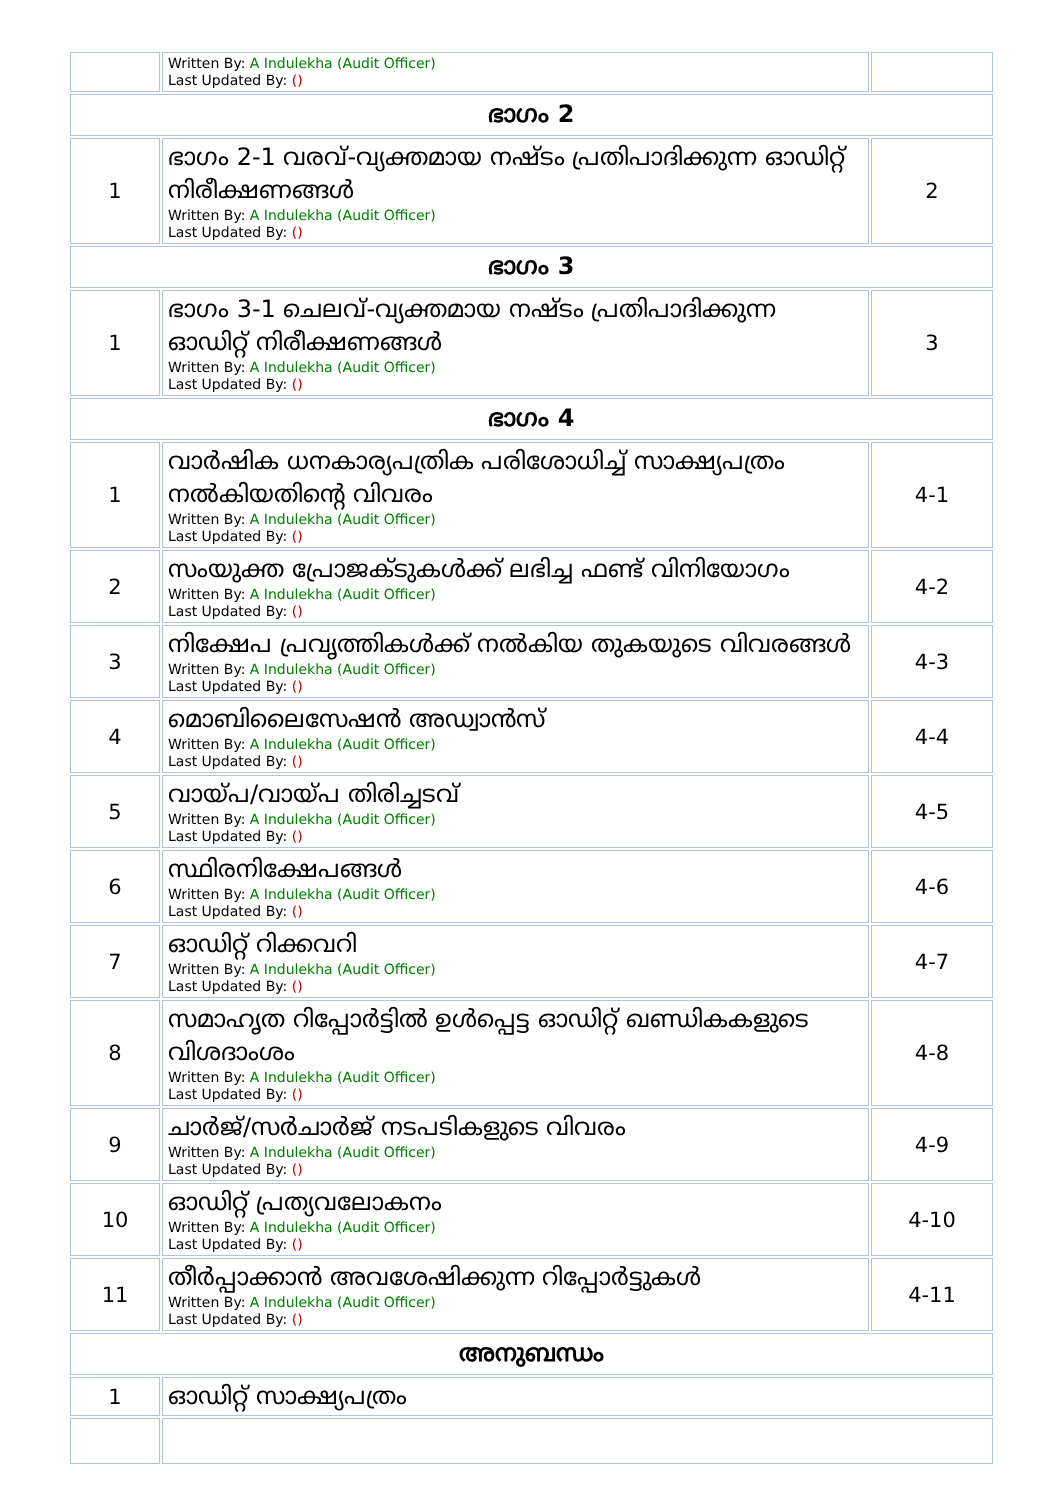| | Written By: A Indulekha (Audit Officer) Last Updated By: () | |
| ഭാഗം 2 | | |
| 1 | ഭാഗം 2-1 വരവ്-വ്യക്തമായ നഷ്ടം പ്രതിപാദിക്കുന്ന ഓഡിറ്റ് നിരീക്ഷണങ്ങൾ Written By: A Indulekha (Audit Officer) Last Updated By: () | 2 |
| ഭാഗം 3 | | |
| 1 | ഭാഗം 3-1 ചെലവ്-വ്യക്തമായ നഷ്ടം പ്രതിപാദിക്കുന്ന ഓഡിറ്റ് നിരീക്ഷണങ്ങൾ Written By: A Indulekha (Audit Officer) Last Updated By: () | 3 |
| ഭാഗം 4 | | |
| 1 | വാർഷിക ധനകാര്യപത്രിക പരിശോധിച്ച് സാക്ഷ്യപത്രം നൽകിയതിന്റെ വിവരം Written By: A Indulekha (Audit Officer) Last Updated By: () | 4-1 |
| 2 | സംയുക്ത പ്രോജക്ടുകൾക്ക് ലഭിച്ച ഫണ്ട് വിനിയോഗം Written By: A Indulekha (Audit Officer) Last Updated By: () | 4-2 |
| 3 | നിക്ഷേപ പ്രവൃത്തികൾക്ക് നൽകിയ തുകയുടെ വിവരങ്ങൾ Written By: A Indulekha (Audit Officer) Last Updated By: () | 4-3 |
| 4 | മൊബിലൈസേഷൻ അഡ്വാൻസ് Written By: A Indulekha (Audit Officer) Last Updated By: () | 4-4 |
| 5 | വായ്പ/വായ്പ തിരിച്ചടവ് Written By: A Indulekha (Audit Officer) Last Updated By: () | 4-5 |
| 6 | സ്ഥിരനിക്ഷേപങ്ങൾ Written By: A Indulekha (Audit Officer) Last Updated By: () | 4-6 |
| 7 | ഓഡിറ്റ് റിക്കവറി Written By: A Indulekha (Audit Officer) Last Updated By: () | 4-7 |
| 8 | സമാഹൃത റിപ്പോർട്ടിൽ ഉൾപ്പെട്ട ഓഡിറ്റ് ഖണ്ഡികകളുടെ വിശദാംശം Written By: A Indulekha (Audit Officer) Last Updated By: () | 4-8 |
| 9 | ചാർജ്/സർചാർജ് നടപടികളുടെ വിവരം Written By: A Indulekha (Audit Officer) Last Updated By: () | 4-9 |
| 10 | ഓഡിറ്റ് പ്രത്യവലോകനം Written By: A Indulekha (Audit Officer) Last Updated By: () | 4-10 |
| 11 | തീർപ്പാക്കാൻ അവശേഷിക്കുന്ന റിപ്പോർട്ടുകൾ Written By: A Indulekha (Audit Officer) Last Updated By: () | 4-11 |
| അനുബന്ധം | | |
| 1 | ഓഡിറ്റ് സാക്ഷ്യപത്രം | |